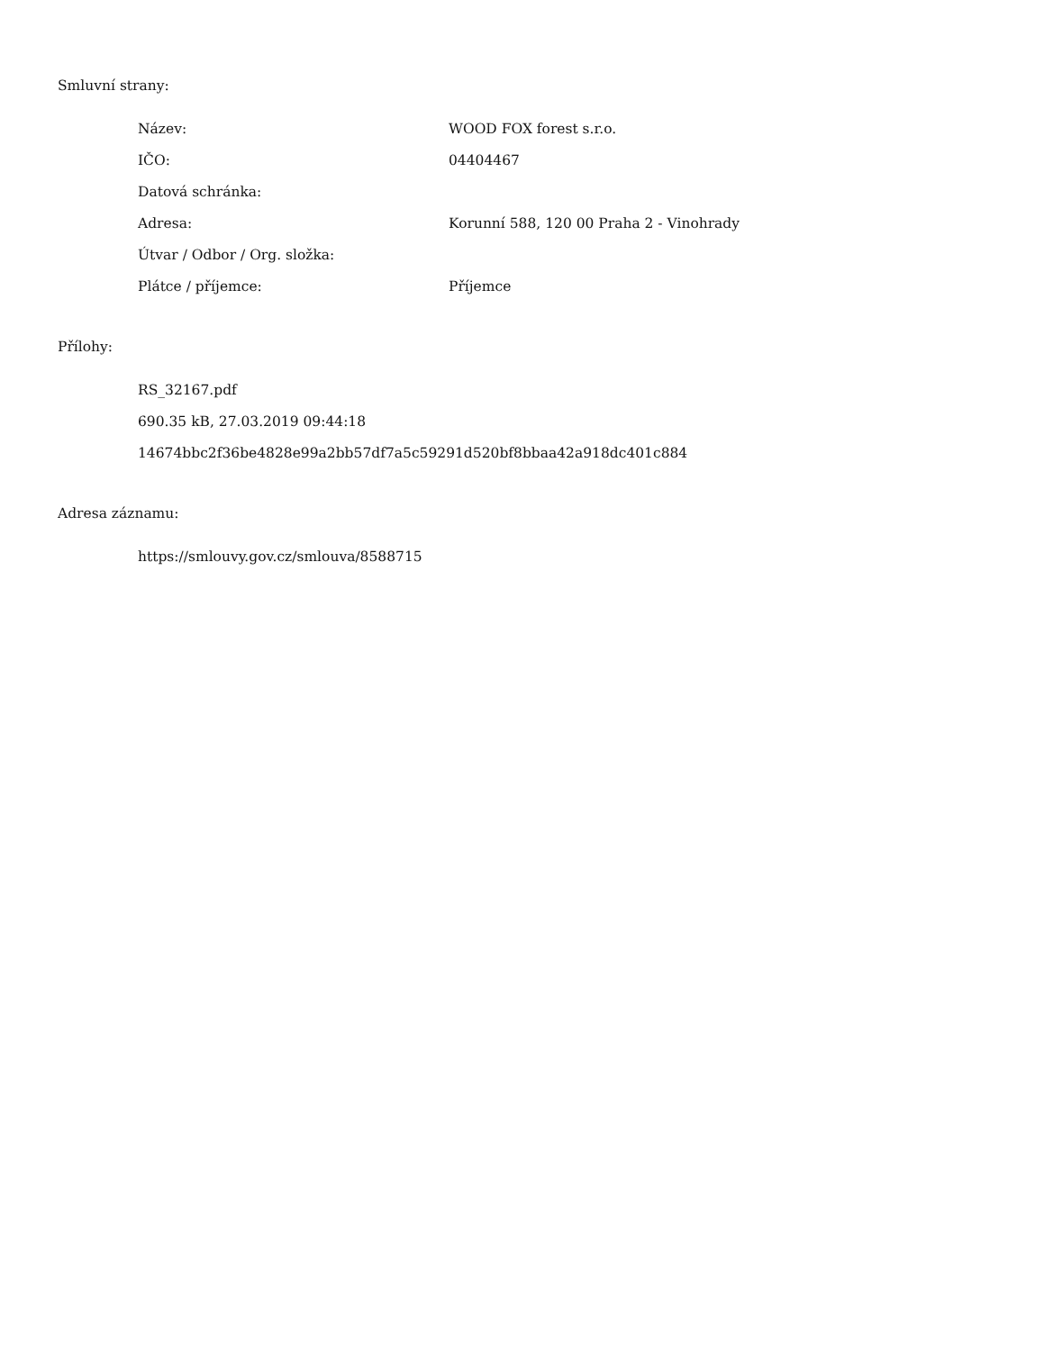Smluvní strany:
Název: WOOD FOX forest s.r.o.
IČO: 04404467
Datová schránka:
Adresa: Korunní 588, 120 00 Praha 2 - Vinohrady
Útvar / Odbor / Org. složka:
Plátce / příjemce: Příjemce
Přílohy:
RS_32167.pdf
690.35 kB, 27.03.2019 09:44:18
14674bbc2f36be4828e99a2bb57df7a5c59291d520bf8bbaa42a918dc401c884
Adresa záznamu:
https://smlouvy.gov.cz/smlouva/8588715